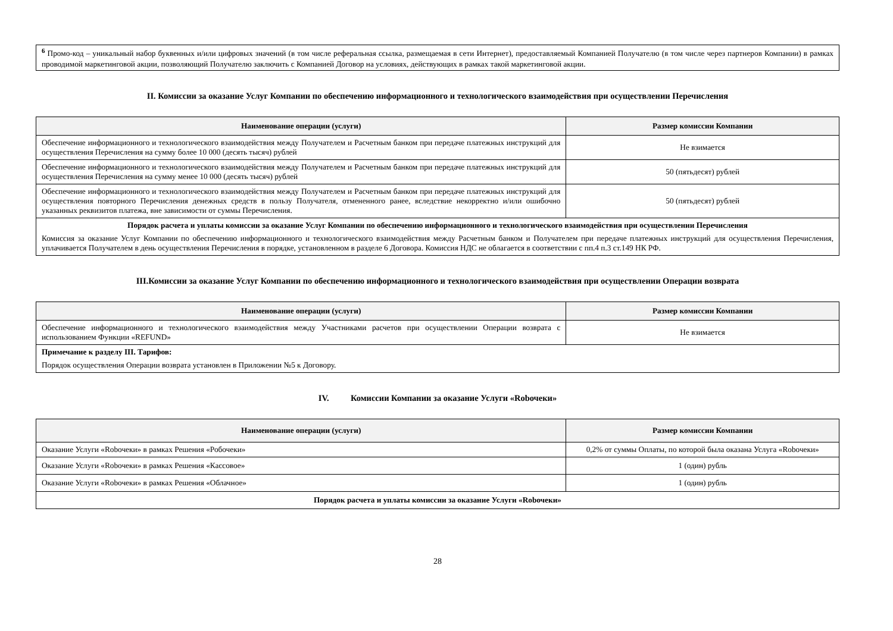<sup>6</sup> Промо-код – уникальный набор буквенных и/или цифровых значений (в том числе реферальная ссылка, размещаемая в сети Интернет), предоставляемый Компанией Получателю (в том числе через партнеров Компании) в рамках проводимой маркетинговой акции, позволяющий Получателю заключить с Компанией Договор на условиях, действующих в рамках такой маркетинговой акции.
II. Комиссии за оказание Услуг Компании по обеспечению информационного и технологического взаимодействия при осуществлении Перечисления
| Наименование операции (услуги) | Размер комиссии Компании |
| --- | --- |
| Обеспечение информационного и технологического взаимодействия между Получателем и Расчетным банком при передаче платежных инструкций для осуществления Перечисления на сумму более 10 000 (десять тысяч) рублей | Не взимается |
| Обеспечение информационного и технологического взаимодействия между Получателем и Расчетным банком при передаче платежных инструкций для осуществления Перечисления на сумму менее 10 000 (десять тысяч) рублей | 50 (пятьдесят) рублей |
| Обеспечение информационного и технологического взаимодействия между Получателем и Расчетным банком при передаче платежных инструкций для осуществления повторного Перечисления денежных средств в пользу Получателя, отмененного ранее, вследствие некорректно и/или ошибочно указанных реквизитов платежа, вне зависимости от суммы Перечисления. | 50 (пятьдесят) рублей |
| Порядок расчета и уплаты комиссии за оказание Услуг Компании по обеспечению информационного и технологического взаимодействия при осуществлении Перечисления Комиссия за оказание Услуг Компании по обеспечению информационного и технологического взаимодействия между Расчетным банком и Получателем при передаче платежных инструкций для осуществления Перечисления, уплачивается Получателем в день осуществления Перечисления в порядке, установленном в разделе 6 Договора. Комиссия НДС не облагается в соответствии с пп.4 п.3 ст.149 НК РФ. | |
III.Комиссии за оказание Услуг Компании по обеспечению информационного и технологического взаимодействия при осуществлении Операции возврата
| Наименование операции (услуги) | Размер комиссии Компании |
| --- | --- |
| Обеспечение информационного и технологического взаимодействия между Участниками расчетов при осуществлении Операции возврата с использованием Функции «REFUND» | Не взимается |
| Примечание к разделу III. Тарифов: Порядок осуществления Операции возврата установлен в Приложении №5 к Договору. | |
IV. Комиссии Компании за оказание Услуги «Robочеки»
| Наименование операции (услуги) | Размер комиссии Компании |
| --- | --- |
| Оказание Услуги «Robочеки» в рамках Решения «Робочеки» | 0,2% от суммы Оплаты, по которой была оказана Услуга «Robочеки» |
| Оказание Услуги «Robочеки» в рамках Решения «Кассовое» | 1 (один) рубль |
| Оказание Услуги «Robочеки» в рамках Решения «Облачное» | 1 (один) рубль |
| Порядок расчета и уплаты комиссии за оказание Услуги «Robочеки» | |
28